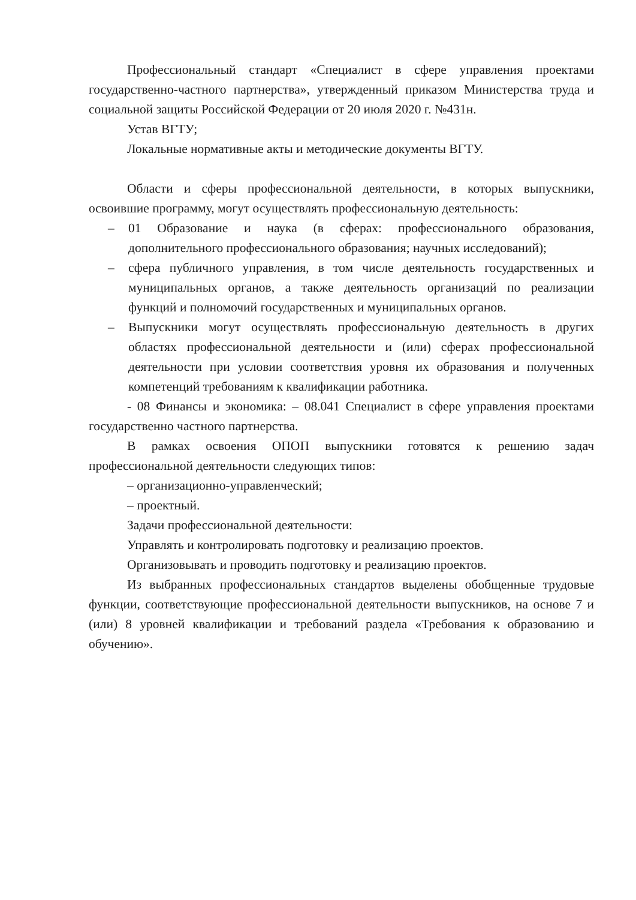Профессиональный стандарт «Специалист в сфере управления проектами государственно-частного партнерства», утвержденный приказом Министерства труда и социальной защиты Российской Федерации от 20 июля 2020 г. №431н.
Устав ВГТУ;
Локальные нормативные акты и методические документы ВГТУ.
Области и сферы профессиональной деятельности, в которых выпускники, освоившие программу, могут осуществлять профессиональную деятельность:
– 01 Образование и наука (в сферах: профессионального образования, дополнительного профессионального образования; научных исследований);
– сфера публичного управления, в том числе деятельность государственных и муниципальных органов, а также деятельность организаций по реализации функций и полномочий государственных и муниципальных органов.
– Выпускники могут осуществлять профессиональную деятельность в других областях профессиональной деятельности и (или) сферах профессиональной деятельности при условии соответствия уровня их образования и полученных компетенций требованиям к квалификации работника.
- 08 Финансы и экономика: – 08.041 Специалист в сфере управления проектами государственно частного партнерства.
В рамках освоения ОПОП выпускники готовятся к решению задач профессиональной деятельности следующих типов:
– организационно-управленческий;
– проектный.
Задачи профессиональной деятельности:
Управлять и контролировать подготовку и реализацию проектов.
Организовывать и проводить подготовку и реализацию проектов.
Из выбранных профессиональных стандартов выделены обобщенные трудовые функции, соответствующие профессиональной деятельности выпускников, на основе 7 и (или) 8 уровней квалификации и требований раздела «Требования к образованию и обучению».